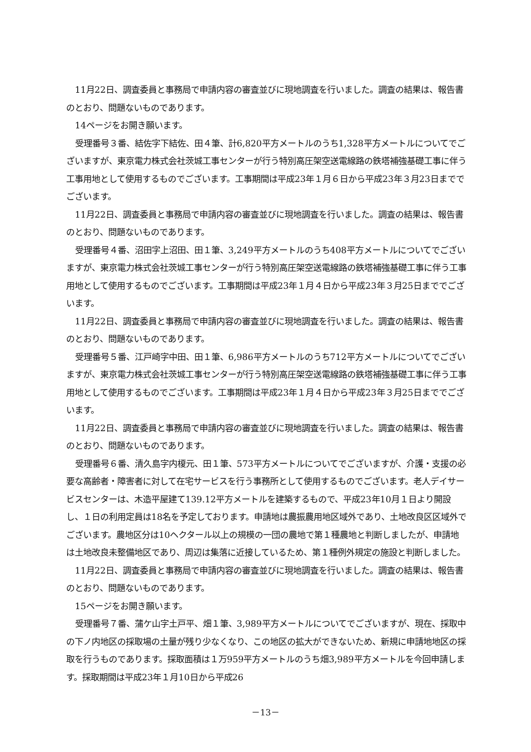11月22日、調査委員と事務局で申請内容の審査並びに現地調査を行いました。調査の結果は、報告書のとおり、問題ないものであります。
14ページをお開き願います。
受理番号３番、結佐字下結佐、田４筆、計6,820平方メートルのうち1,328平方メートルについてでございますが、東京電力株式会社茨城工事センターが行う特別高圧架空送電線路の鉄塔補強基礎工事に伴う工事用地として使用するものでございます。工事期間は平成23年１月６日から平成23年３月23日まででございます。
11月22日、調査委員と事務局で申請内容の審査並びに現地調査を行いました。調査の結果は、報告書のとおり、問題ないものであります。
受理番号４番、沼田字上沼田、田１筆、3,249平方メートルのうち408平方メートルについてでございますが、東京電力株式会社茨城工事センターが行う特別高圧架空送電線路の鉄塔補強基礎工事に伴う工事用地として使用するものでございます。工事期間は平成23年１月４日から平成23年３月25日まででございます。
11月22日、調査委員と事務局で申請内容の審査並びに現地調査を行いました。調査の結果は、報告書のとおり、問題ないものであります。
受理番号５番、江戸崎字中田、田１筆、6,986平方メートルのうち712平方メートルについてでございますが、東京電力株式会社茨城工事センターが行う特別高圧架空送電線路の鉄塔補強基礎工事に伴う工事用地として使用するものでございます。工事期間は平成23年１月４日から平成23年３月25日まででございます。
11月22日、調査委員と事務局で申請内容の審査並びに現地調査を行いました。調査の結果は、報告書のとおり、問題ないものであります。
受理番号６番、清久島字内榎元、田１筆、573平方メートルについてでございますが、介護・支援の必要な高齢者・障害者に対して在宅サービスを行う事務所として使用するものでございます。老人デイサービスセンターは、木造平屋建て139.12平方メートルを建築するもので、平成23年10月１日より開設し、１日の利用定員は18名を予定しております。申請地は農振農用地区域外であり、土地改良区区域外でございます。農地区分は10ヘクタール以上の規模の一団の農地で第１種農地と判断しましたが、申請地は土地改良未整備地区であり、周辺は集落に近接しているため、第１種例外規定の施設と判断しました。
11月22日、調査委員と事務局で申請内容の審査並びに現地調査を行いました。調査の結果は、報告書のとおり、問題ないものであります。
15ページをお開き願います。
受理番号７番、蒲ケ山字土戸平、畑１筆、3,989平方メートルについてでございますが、現在、採取中の下ノ内地区の採取場の土量が残り少なくなり、この地区の拡大ができないため、新規に申請地地区の採取を行うものであります。採取面積は１万959平方メートルのうち畑3,989平方メートルを今回申請します。採取期間は平成23年１月10日から平成26
－13－